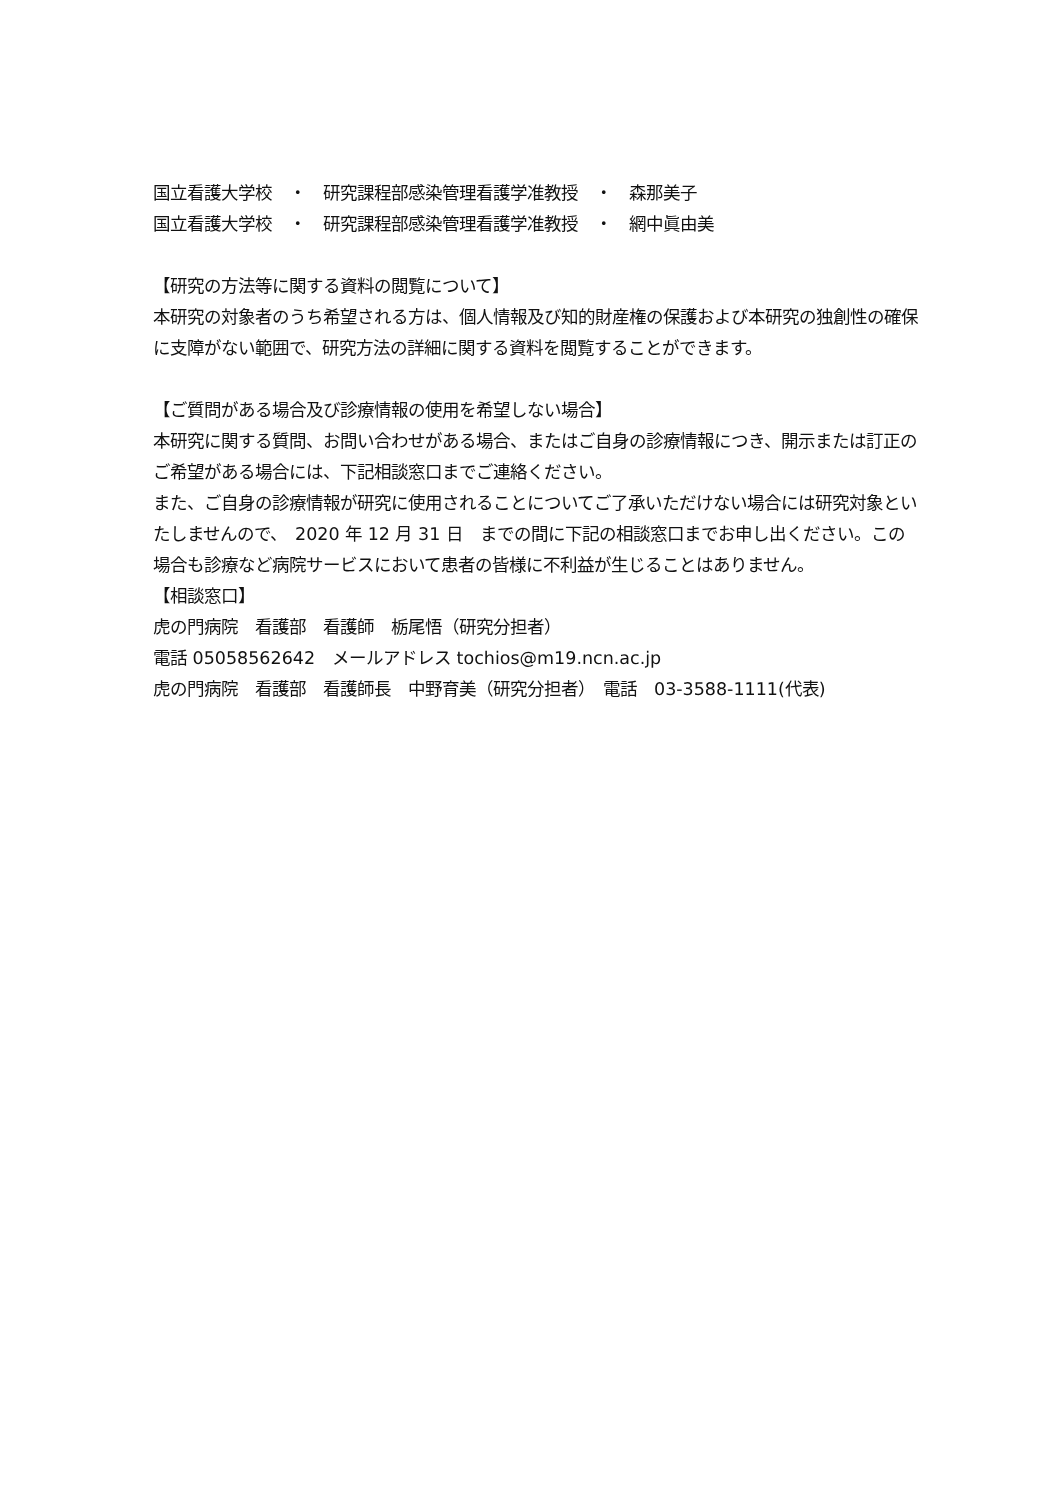国立看護大学校　・　研究課程部感染管理看護学准教授　・　森那美子
国立看護大学校　・　研究課程部感染管理看護学准教授　・　網中眞由美
【研究の方法等に関する資料の閲覧について】
本研究の対象者のうち希望される方は、個人情報及び知的財産権の保護および本研究の独創性の確保に支障がない範囲で、研究方法の詳細に関する資料を閲覧することができます。
【ご質問がある場合及び診療情報の使用を希望しない場合】
本研究に関する質問、お問い合わせがある場合、またはご自身の診療情報につき、開示または訂正のご希望がある場合には、下記相談窓口までご連絡ください。
また、ご自身の診療情報が研究に使用されることについてご了承いただけない場合には研究対象といたしませんので、　2020 年 12 月 31 日　までの間に下記の相談窓口までお申し出ください。この場合も診療など病院サービスにおいて患者の皆様に不利益が生じることはありません。
【相談窓口】
虎の門病院　看護部　看護師　栃尾悟（研究分担者）
電話 05058562642　メールアドレス tochios@m19.ncn.ac.jp
虎の門病院　看護部　看護師長　中野育美（研究分担者）　電話　03-3588-1111(代表)